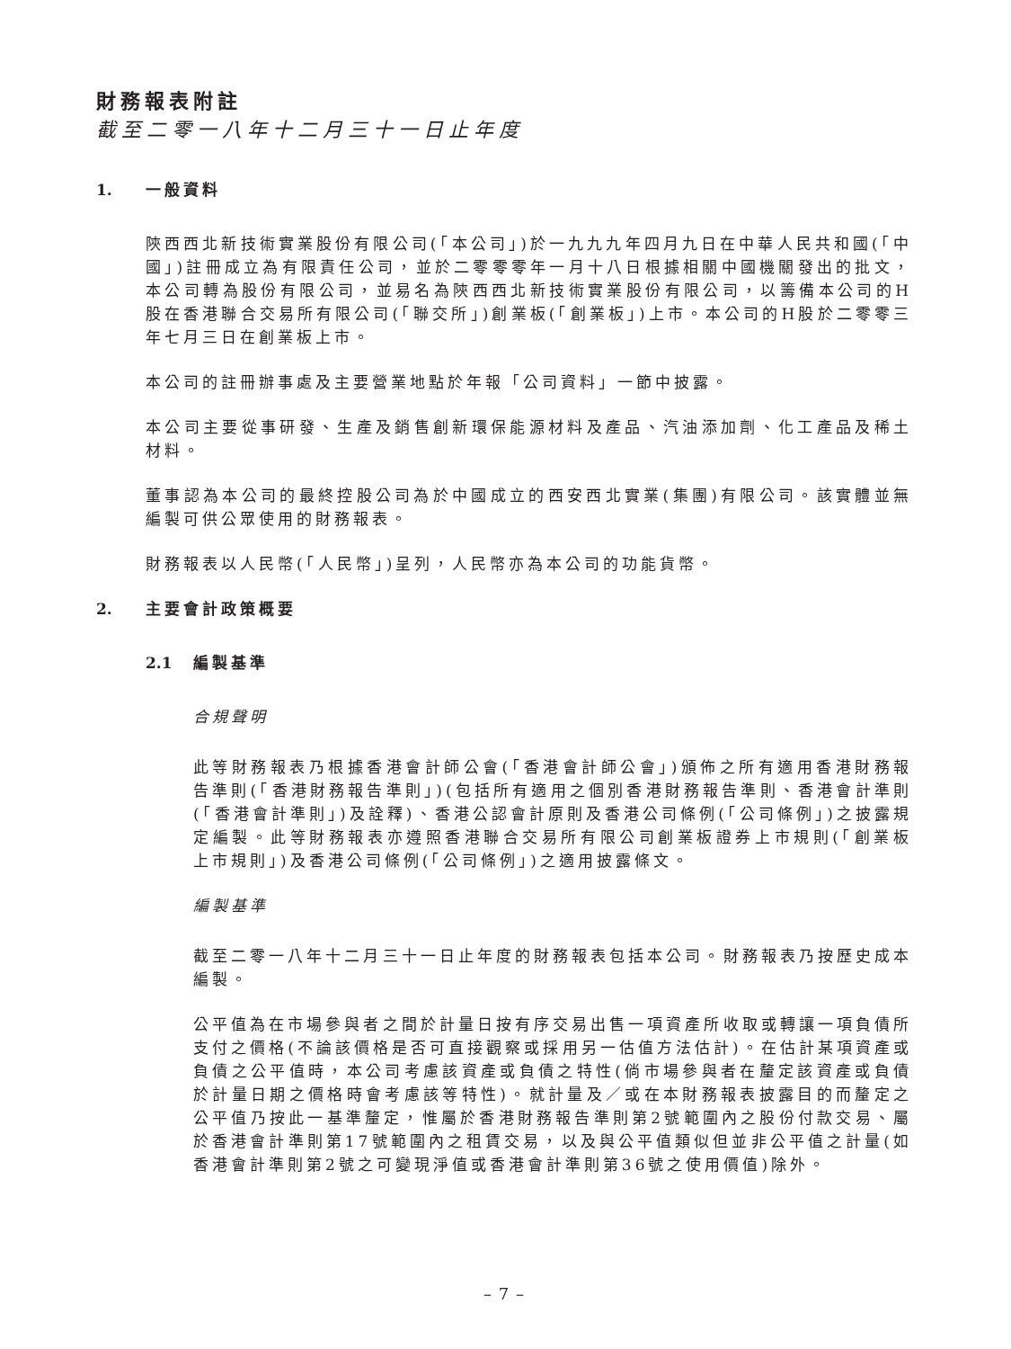財務報表附註
截至二零一八年十二月三十一日止年度
1. 一般資料
陝西西北新技術實業股份有限公司(「本公司」)於一九九九年四月九日在中華人民共和國(「中國」)註冊成立為有限責任公司，並於二零零零年一月十八日根據相關中國機關發出的批文，本公司轉為股份有限公司，並易名為陝西西北新技術實業股份有限公司，以籌備本公司的H股在香港聯合交易所有限公司(「聯交所」)創業板(「創業板」)上市。本公司的H股於二零零三年七月三日在創業板上市。
本公司的註冊辦事處及主要營業地點於年報「公司資料」一節中披露。
本公司主要從事研發、生產及銷售創新環保能源材料及產品、汽油添加劑、化工產品及稀土材料。
董事認為本公司的最終控股公司為於中國成立的西安西北實業(集團)有限公司。該實體並無編製可供公眾使用的財務報表。
財務報表以人民幣(「人民幣」)呈列，人民幣亦為本公司的功能貨幣。
2. 主要會計政策概要
2.1 編製基準
合規聲明
此等財務報表乃根據香港會計師公會(「香港會計師公會」)頒佈之所有適用香港財務報告準則(「香港財務報告準則」)(包括所有適用之個別香港財務報告準則、香港會計準則(「香港會計準則」)及詮釋)、香港公認會計原則及香港公司條例(「公司條例」)之披露規定編製。此等財務報表亦遵照香港聯合交易所有限公司創業板證券上市規則(「創業板上市規則」)及香港公司條例(「公司條例」)之適用披露條文。
編製基準
截至二零一八年十二月三十一日止年度的財務報表包括本公司。財務報表乃按歷史成本編製。
公平值為在市場參與者之間於計量日按有序交易出售一項資產所收取或轉讓一項負債所支付之價格(不論該價格是否可直接觀察或採用另一估值方法估計)。在估計某項資產或負債之公平值時，本公司考慮該資產或負債之特性(倘市場參與者在釐定該資產或負債於計量日期之價格時會考慮該等特性)。就計量及／或在本財務報表披露目的而釐定之公平值乃按此一基準釐定，惟屬於香港財務報告準則第2號範圍內之股份付款交易、屬於香港會計準則第17號範圍內之租賃交易，以及與公平值類似但並非公平值之計量(如香港會計準則第2號之可變現淨值或香港會計準則第36號之使用價值)除外。
– 7 –